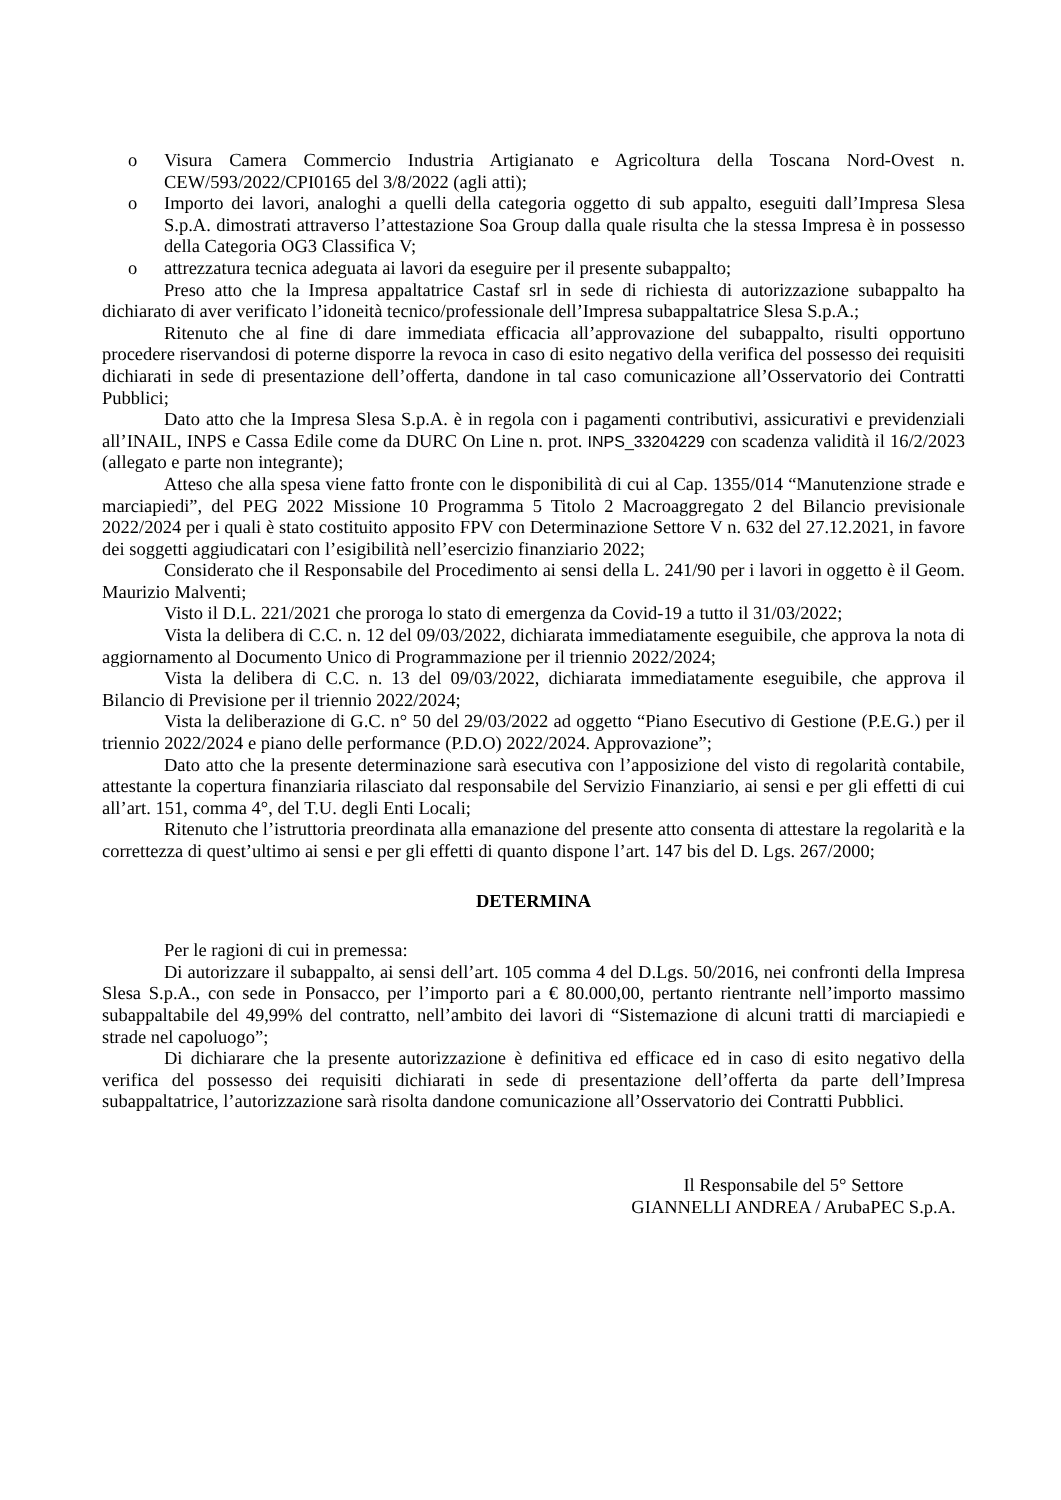o Visura Camera Commercio Industria Artigianato e Agricoltura della Toscana Nord-Ovest n. CEW/593/2022/CPI0165 del 3/8/2022 (agli atti);
o Importo dei lavori, analoghi a quelli della categoria oggetto di sub appalto, eseguiti dall’Impresa Slesa S.p.A. dimostrati attraverso l’attestazione Soa Group dalla quale risulta che la stessa Impresa è in possesso della Categoria OG3 Classifica V;
o attrezzatura tecnica adeguata ai lavori da eseguire per il presente subappalto;
Preso atto che la Impresa appaltatrice Castaf srl in sede di richiesta di autorizzazione subappalto ha dichiarato di aver verificato l’idoneità tecnico/professionale dell’Impresa subappaltatrice Slesa S.p.A.;
Ritenuto che al fine di dare immediata efficacia all’approvazione del subappalto, risulti opportuno procedere riservandosi di poterne disporre la revoca in caso di esito negativo della verifica del possesso dei requisiti dichiarati in sede di presentazione dell’offerta, dandone in tal caso comunicazione all’Osservatorio dei Contratti Pubblici;
Dato atto che la Impresa Slesa S.p.A. è in regola con i pagamenti contributivi, assicurativi e previdenziali all’INAIL, INPS e Cassa Edile come da DURC On Line n. prot. INPS_33204229 con scadenza validità il 16/2/2023 (allegato e parte non integrante);
Atteso che alla spesa viene fatto fronte con le disponibilità di cui al Cap. 1355/014 “Manutenzione strade e marciapiedi”, del PEG 2022 Missione 10 Programma 5 Titolo 2 Macroaggregato 2 del Bilancio previsionale 2022/2024 per i quali è stato costituito apposito FPV con Determinazione Settore V n. 632 del 27.12.2021, in favore dei soggetti aggiudicatari con l’esigibilità nell’esercizio finanziario 2022;
Considerato che il Responsabile del Procedimento ai sensi della L. 241/90 per i lavori in oggetto è il Geom. Maurizio Malventi;
Visto il D.L. 221/2021 che proroga lo stato di emergenza da Covid-19 a tutto il 31/03/2022;
Vista la delibera di C.C. n. 12 del 09/03/2022, dichiarata immediatamente eseguibile, che approva la nota di aggiornamento al Documento Unico di Programmazione per il triennio 2022/2024;
Vista la delibera di C.C. n. 13 del 09/03/2022, dichiarata immediatamente eseguibile, che approva il Bilancio di Previsione per il triennio 2022/2024;
Vista la deliberazione di G.C. n° 50 del 29/03/2022 ad oggetto “Piano Esecutivo di Gestione (P.E.G.) per il triennio 2022/2024 e piano delle performance (P.D.O) 2022/2024. Approvazione”;
Dato atto che la presente determinazione sarà esecutiva con l’apposizione del visto di regolarità contabile, attestante la copertura finanziaria rilasciato dal responsabile del Servizio Finanziario, ai sensi e per gli effetti di cui all’art. 151, comma 4°, del T.U. degli Enti Locali;
Ritenuto che l’istruttoria preordinata alla emanazione del presente atto consenta di attestare la regolarità e la correttezza di quest’ultimo ai sensi e per gli effetti di quanto dispone l’art. 147 bis del D. Lgs. 267/2000;
DETERMINA
Per le ragioni di cui in premessa:
Di autorizzare il subappalto, ai sensi dell’art. 105 comma 4 del D.Lgs. 50/2016, nei confronti della Impresa Slesa S.p.A., con sede in Ponsacco, per l’importo pari a € 80.000,00, pertanto rientrante nell’importo massimo subappaltabile del 49,99% del contratto, nell’ambito dei lavori di “Sistemazione di alcuni tratti di marciapiedi e strade nel capoluogo”;
Di dichiarare che la presente autorizzazione è definitiva ed efficace ed in caso di esito negativo della verifica del possesso dei requisiti dichiarati in sede di presentazione dell’offerta da parte dell’Impresa subappaltatrice, l’autorizzazione sarà risolta dandone comunicazione all’Osservatorio dei Contratti Pubblici.
Il Responsabile del 5° Settore
GIANNELLI ANDREA / ArubaPEC S.p.A.